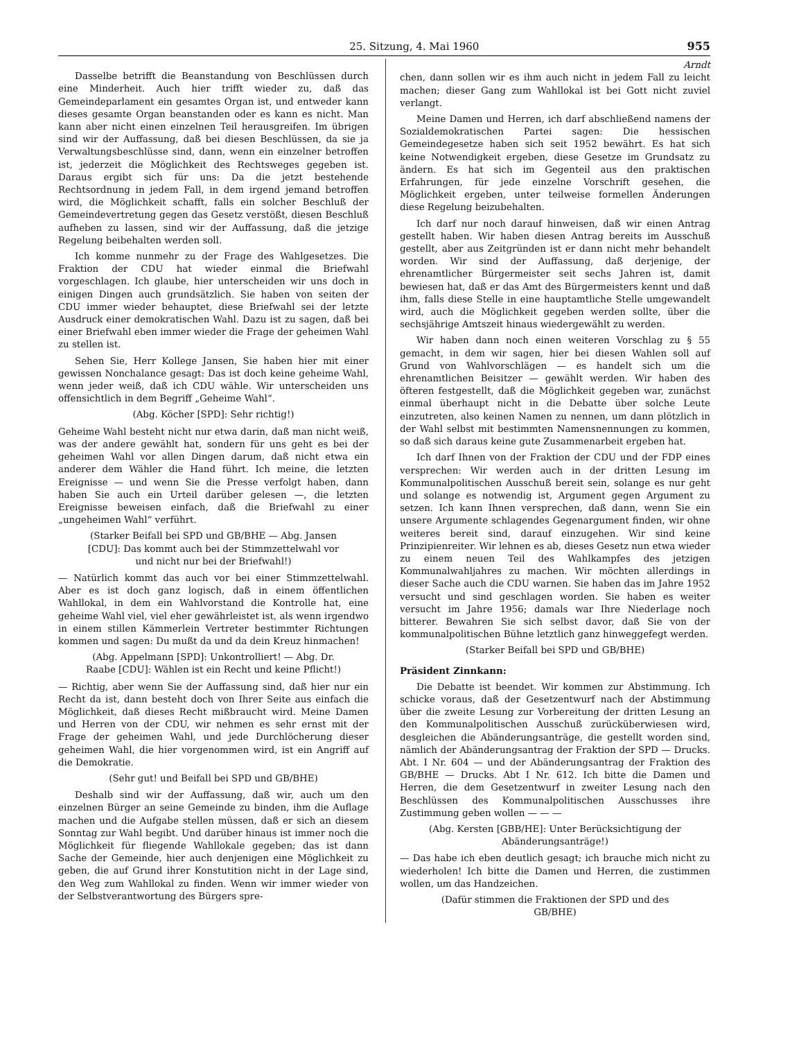25. Sitzung, 4. Mai 1960 955
Dasselbe betrifft die Beanstandung von Beschlüssen durch eine Minderheit. Auch hier trifft wieder zu, daß das Gemeindeparlament ein gesamtes Organ ist, und entweder kann dieses gesamte Organ beanstanden oder es kann es nicht. Man kann aber nicht einen einzelnen Teil herausgreifen. Im übrigen sind wir der Auffassung, daß bei diesen Beschlüssen, da sie ja Verwaltungsbeschlüsse sind, dann, wenn ein einzelner betroffen ist, jederzeit die Möglichkeit des Rechtsweges gegeben ist. Daraus ergibt sich für uns: Da die jetzt bestehende Rechtsordnung in jedem Fall, in dem irgend jemand betroffen wird, die Möglichkeit schafft, falls ein solcher Beschluß der Gemeindevertretung gegen das Gesetz verstößt, diesen Beschluß aufheben zu lassen, sind wir der Auffassung, daß die jetzige Regelung beibehalten werden soll.
Ich komme nunmehr zu der Frage des Wahlgesetzes. Die Fraktion der CDU hat wieder einmal die Briefwahl vorgeschlagen. Ich glaube, hier unterscheiden wir uns doch in einigen Dingen auch grundsätzlich. Sie haben von seiten der CDU immer wieder behauptet, diese Briefwahl sei der letzte Ausdruck einer demokratischen Wahl. Dazu ist zu sagen, daß bei einer Briefwahl eben immer wieder die Frage der geheimen Wahl zu stellen ist.
Sehen Sie, Herr Kollege Jansen, Sie haben hier mit einer gewissen Nonchalance gesagt: Das ist doch keine geheime Wahl, wenn jeder weiß, daß ich CDU wähle. Wir unterscheiden uns offensichtlich in dem Begriff „Geheime Wahl“.
(Abg. Köcher [SPD]: Sehr richtig!)
Geheime Wahl besteht nicht nur etwa darin, daß man nicht weiß, was der andere gewählt hat, sondern für uns geht es bei der geheimen Wahl vor allen Dingen darum, daß nicht etwa ein anderer dem Wähler die Hand führt. Ich meine, die letzten Ereignisse — und wenn Sie die Presse verfolgt haben, dann haben Sie auch ein Urteil darüber gelesen —, die letzten Ereignisse beweisen einfach, daß die Briefwahl zu einer „ungeheimen Wahl“ verführt.
(Starker Beifall bei SPD und GB/BHE — Abg. Jansen [CDU]: Das kommt auch bei der Stimmzettelwahl vor und nicht nur bei der Briefwahl!)
— Natürlich kommt das auch vor bei einer Stimmzettelwahl. Aber es ist doch ganz logisch, daß in einem öffentlichen Wahllokal, in dem ein Wahlvorstand die Kontrolle hat, eine geheime Wahl viel, viel eher gewährleistet ist, als wenn irgendwo in einem stillen Kämmerlein Vertreter bestimmter Richtungen kommen und sagen: Du mußt da und da dein Kreuz hinmachen!
(Abg. Appelmann [SPD]: Unkontrolliert! — Abg. Dr. Raabe [CDU]: Wählen ist ein Recht und keine Pflicht!)
— Richtig, aber wenn Sie der Auffassung sind, daß hier nur ein Recht da ist, dann besteht doch von Ihrer Seite aus einfach die Möglichkeit, daß dieses Recht mißbraucht wird. Meine Damen und Herren von der CDU, wir nehmen es sehr ernst mit der Frage der geheimen Wahl, und jede Durchlöcherung dieser geheimen Wahl, die hier vorgenommen wird, ist ein Angriff auf die Demokratie.
(Sehr gut! und Beifall bei SPD und GB/BHE)
Deshalb sind wir der Auffassung, daß wir, auch um den einzelnen Bürger an seine Gemeinde zu binden, ihm die Auflage machen und die Aufgabe stellen müssen, daß er sich an diesem Sonntag zur Wahl begibt. Und darüber hinaus ist immer noch die Möglichkeit für fliegende Wahllokale gegeben; das ist dann Sache der Gemeinde, hier auch denjenigen eine Möglichkeit zu geben, die auf Grund ihrer Konstutition nicht in der Lage sind, den Weg zum Wahllokal zu finden. Wenn wir immer wieder von der Selbstverantwortung des Bürgers spre-
Arndt
chen, dann sollen wir es ihm auch nicht in jedem Fall zu leicht machen; dieser Gang zum Wahllokal ist bei Gott nicht zuviel verlangt.
Meine Damen und Herren, ich darf abschließend namens der Sozialdemokratischen Partei sagen: Die hessischen Gemeindegesetze haben sich seit 1952 bewährt. Es hat sich keine Notwendigkeit ergeben, diese Gesetze im Grundsatz zu ändern. Es hat sich im Gegenteil aus den praktischen Erfahrungen, für jede einzelne Vorschrift gesehen, die Möglichkeit ergeben, unter teilweise formellen Änderungen diese Regelung beizubehalten.
Ich darf nur noch darauf hinweisen, daß wir einen Antrag gestellt haben. Wir haben diesen Antrag bereits im Ausschuß gestellt, aber aus Zeitgründen ist er dann nicht mehr behandelt worden. Wir sind der Auffassung, daß derjenige, der ehrenamtlicher Bürgermeister seit sechs Jahren ist, damit bewiesen hat, daß er das Amt des Bürgermeisters kennt und daß ihm, falls diese Stelle in eine hauptamtliche Stelle umgewandelt wird, auch die Möglichkeit gegeben werden sollte, über die sechsjährige Amtszeit hinaus wiedergewählt zu werden.
Wir haben dann noch einen weiteren Vorschlag zu § 55 gemacht, in dem wir sagen, hier bei diesen Wahlen soll auf Grund von Wahlvorschlägen — es handelt sich um die ehrenamtlichen Beisitzer — gewählt werden. Wir haben des öfteren festgestellt, daß die Möglichkeit gegeben war, zunächst einmal überhaupt nicht in die Debatte über solche Leute einzutreten, also keinen Namen zu nennen, um dann plötzlich in der Wahl selbst mit bestimmten Namensnennungen zu kommen, so daß sich daraus keine gute Zusammenarbeit ergeben hat.
Ich darf Ihnen von der Fraktion der CDU und der FDP eines versprechen: Wir werden auch in der dritten Lesung im Kommunalpolitischen Ausschuß bereit sein, solange es nur geht und solange es notwendig ist, Argument gegen Argument zu setzen. Ich kann Ihnen versprechen, daß dann, wenn Sie ein unsere Argumente schlagendes Gegenargument finden, wir ohne weiteres bereit sind, darauf einzugehen. Wir sind keine Prinzipienreiter. Wir lehnen es ab, dieses Gesetz nun etwa wieder zu einem neuen Teil des Wahlkampfes des jetzigen Kommunalwahljahres zu machen. Wir möchten allerdings in dieser Sache auch die CDU warnen. Sie haben das im Jahre 1952 versucht und sind geschlagen worden. Sie haben es weiter versucht im Jahre 1956; damals war Ihre Niederlage noch bitterer. Bewahren Sie sich selbst davor, daß Sie von der kommunalpolitischen Bühne letztlich ganz hinweggefegt werden.
(Starker Beifall bei SPD und GB/BHE)
Präsident Zinnkann:
Die Debatte ist beendet. Wir kommen zur Abstimmung. Ich schicke voraus, daß der Gesetzentwurf nach der Abstimmung über die zweite Lesung zur Vorbereitung der dritten Lesung an den Kommunalpolitischen Ausschuß zurücküberwiesen wird, desgleichen die Abänderungsanträge, die gestellt worden sind, nämlich der Abänderungsantrag der Fraktion der SPD — Drucks. Abt. I Nr. 604 — und der Abänderungsantrag der Fraktion des GB/BHE — Drucks. Abt I Nr. 612. Ich bitte die Damen und Herren, die dem Gesetzentwurf in zweiter Lesung nach den Beschlüssen des Kommunalpolitischen Ausschusses ihre Zustimmung geben wollen — — —
(Abg. Kersten [GBB/HE]: Unter Berücksichtigung der Abänderungsanträge!)
— Das habe ich eben deutlich gesagt; ich brauche mich nicht zu wiederholen! Ich bitte die Damen und Herren, die zustimmen wollen, um das Handzeichen.
(Dafür stimmen die Fraktionen der SPD und des GB/BHE)